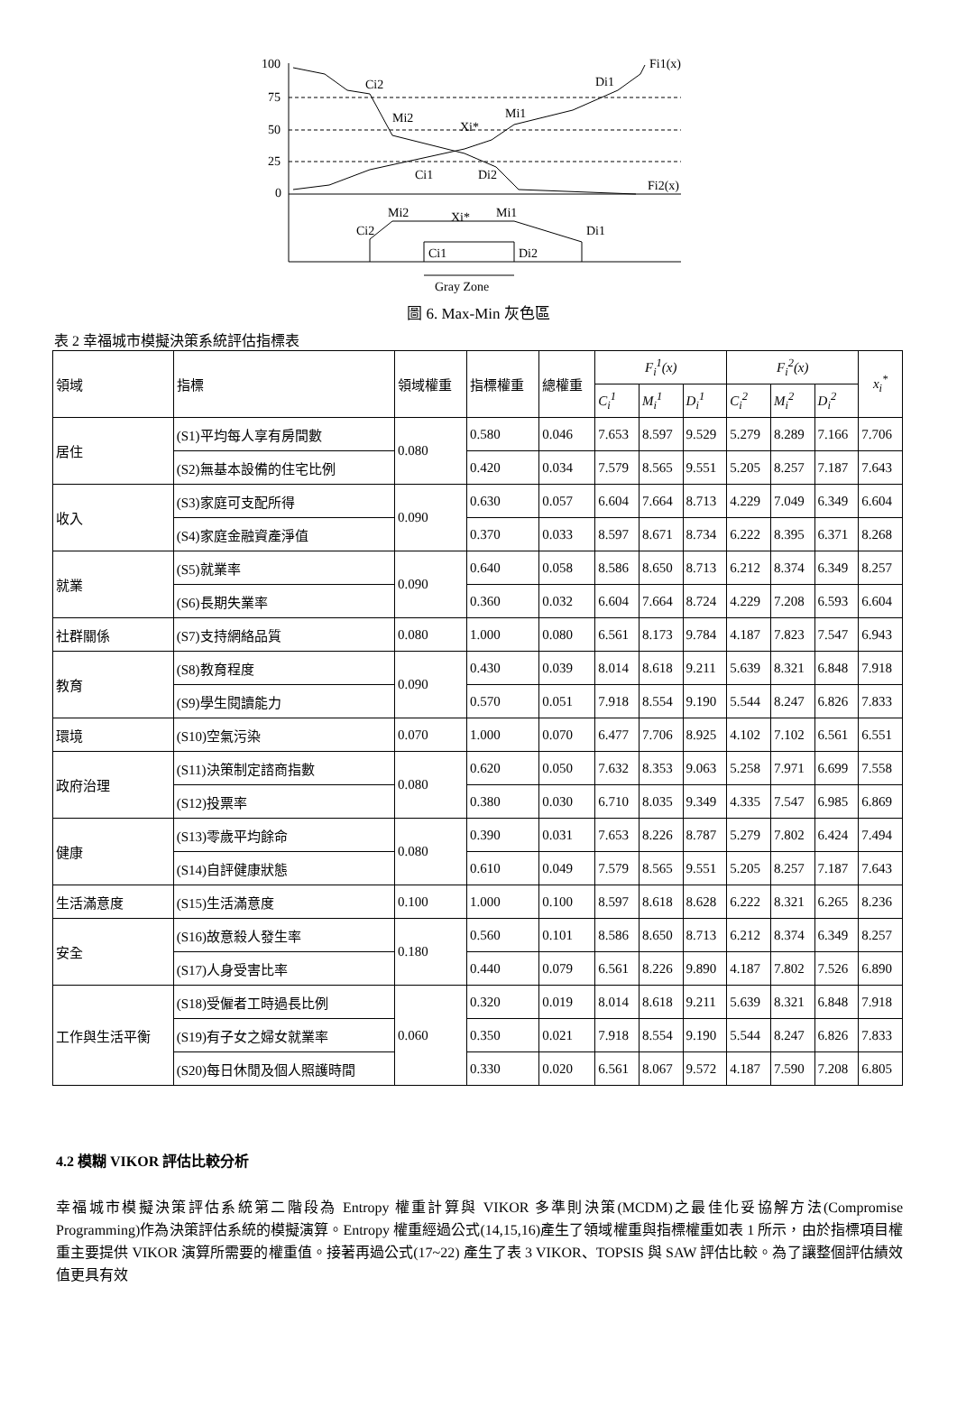100
75
50
25
0
Ci2
Mi2
Xi*
Mi1
Di1
Fi1(x)
Ci1
Di2
Fi2(x)
Ci2
Mi2
Xi*
Mi1
Di1
Ci1
Di2
Gray Zone
圖 6. Max-Min 灰色區
表 2 幸福城市模擬決策系統評估指標表
| 領域 | 指標 | 領域權重 | 指標權重 | 總權重 | F<sub>i</sub><sup>1</sup>(x) | | | F<sub>i</sub><sup>2</sup>(x) | | | x<sub>i</sub><sup>*</sup> |
| --- | --- | --- | --- | --- | --- | --- | --- | --- | --- | --- | --- |
| | | | | | C<sub>i</sub><sup>1</sup> | M<sub>i</sub><sup>1</sup> | D<sub>i</sub><sup>1</sup> | C<sub>i</sub><sup>2</sup> | M<sub>i</sub><sup>2</sup> | D<sub>i</sub><sup>2</sup> | |
| 居住 | (S1)平均每人享有房間數 | 0.080 | 0.580 | 0.046 | 7.653 | 8.597 | 9.529 | 5.279 | 8.289 | 7.166 | 7.706 |
| | (S2)無基本設備的住宅比例 | | 0.420 | 0.034 | 7.579 | 8.565 | 9.551 | 5.205 | 8.257 | 7.187 | 7.643 |
| 收入 | (S3)家庭可支配所得 | 0.090 | 0.630 | 0.057 | 6.604 | 7.664 | 8.713 | 4.229 | 7.049 | 6.349 | 6.604 |
| | (S4)家庭金融資產淨值 | | 0.370 | 0.033 | 8.597 | 8.671 | 8.734 | 6.222 | 8.395 | 6.371 | 8.268 |
| 就業 | (S5)就業率 | 0.090 | 0.640 | 0.058 | 8.586 | 8.650 | 8.713 | 6.212 | 8.374 | 6.349 | 8.257 |
| | (S6)長期失業率 | | 0.360 | 0.032 | 6.604 | 7.664 | 8.724 | 4.229 | 7.208 | 6.593 | 6.604 |
| 社群關係 | (S7)支持網絡品質 | 0.080 | 1.000 | 0.080 | 6.561 | 8.173 | 9.784 | 4.187 | 7.823 | 7.547 | 6.943 |
| 教育 | (S8)教育程度 | 0.090 | 0.430 | 0.039 | 8.014 | 8.618 | 9.211 | 5.639 | 8.321 | 6.848 | 7.918 |
| | (S9)學生閱讀能力 | | 0.570 | 0.051 | 7.918 | 8.554 | 9.190 | 5.544 | 8.247 | 6.826 | 7.833 |
| 環境 | (S10)空氣污染 | 0.070 | 1.000 | 0.070 | 6.477 | 7.706 | 8.925 | 4.102 | 7.102 | 6.561 | 6.551 |
| 政府治理 | (S11)決策制定諮商指數 | 0.080 | 0.620 | 0.050 | 7.632 | 8.353 | 9.063 | 5.258 | 7.971 | 6.699 | 7.558 |
| | (S12)投票率 | | 0.380 | 0.030 | 6.710 | 8.035 | 9.349 | 4.335 | 7.547 | 6.985 | 6.869 |
| 健康 | (S13)零歲平均餘命 | 0.080 | 0.390 | 0.031 | 7.653 | 8.226 | 8.787 | 5.279 | 7.802 | 6.424 | 7.494 |
| | (S14)自評健康狀態 | | 0.610 | 0.049 | 7.579 | 8.565 | 9.551 | 5.205 | 8.257 | 7.187 | 7.643 |
| 生活滿意度 | (S15)生活滿意度 | 0.100 | 1.000 | 0.100 | 8.597 | 8.618 | 8.628 | 6.222 | 8.321 | 6.265 | 8.236 |
| 安全 | (S16)故意殺人發生率 | 0.180 | 0.560 | 0.101 | 8.586 | 8.650 | 8.713 | 6.212 | 8.374 | 6.349 | 8.257 |
| | (S17)人身受害比率 | | 0.440 | 0.079 | 6.561 | 8.226 | 9.890 | 4.187 | 7.802 | 7.526 | 6.890 |
| 工作與生活平衡 | (S18)受僱者工時過長比例 | 0.060 | 0.320 | 0.019 | 8.014 | 8.618 | 9.211 | 5.639 | 8.321 | 6.848 | 7.918 |
| | (S19)有子女之婦女就業率 | | 0.350 | 0.021 | 7.918 | 8.554 | 9.190 | 5.544 | 8.247 | 6.826 | 7.833 |
| | (S20)每日休閒及個人照護時間 | | 0.330 | 0.020 | 6.561 | 8.067 | 9.572 | 4.187 | 7.590 | 7.208 | 6.805 |
4.2 模糊 VIKOR 評估比較分析
幸福城市模擬決策評估系統第二階段為 Entropy 權重計算與 VIKOR 多準則決策(MCDM)之最佳化妥協解方法(Compromise Programming)作為決策評估系統的模擬演算。Entropy 權重經過公式(14,15,16)產生了領域權重與指標權重如表 1 所示，由於指標項目權重主要提供 VIKOR 演算所需要的權重值。接著再過公式(17~22) 產生了表 3 VIKOR、TOPSIS 與 SAW 評估比較。為了讓整個評估績效值更具有效